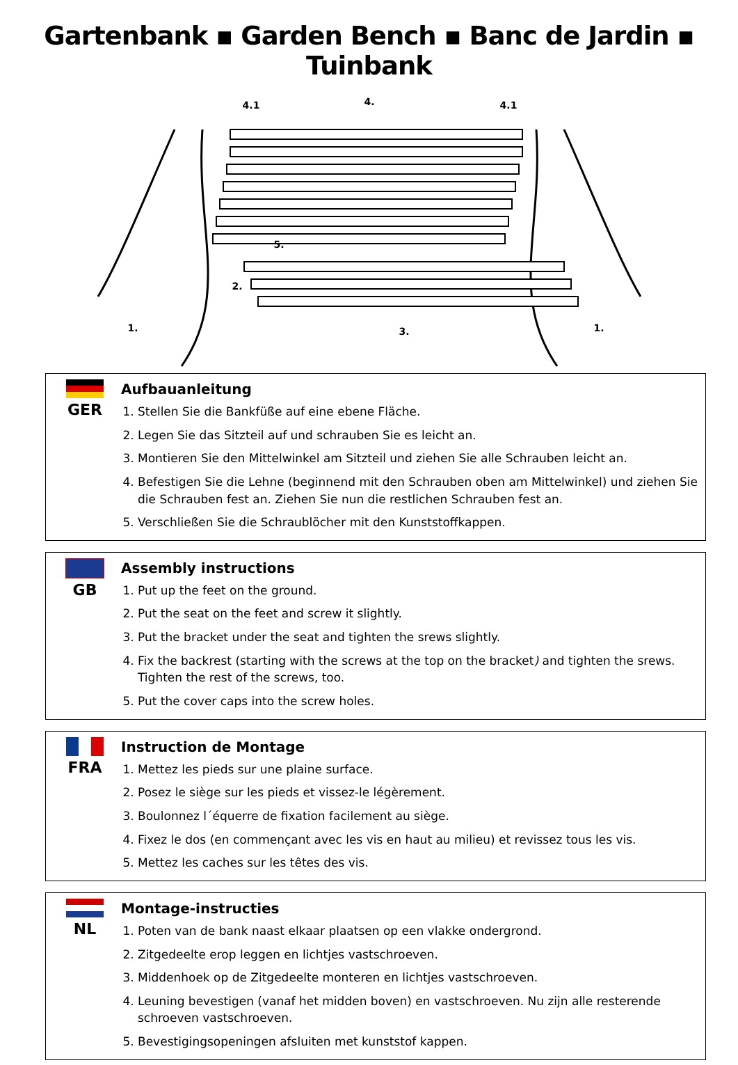Gartenbank ▪ Garden Bench ▪ Banc de Jardin ▪ Tuinbank
4.1
4.
4.1
5.
2.
1.
3.
1.
GER Aufbauanleitung
1. Stellen Sie die Bankfüße auf eine ebene Fläche.
2. Legen Sie das Sitzteil auf und schrauben Sie es leicht an.
3. Montieren Sie den Mittelwinkel am Sitzteil und ziehen Sie alle Schrauben leicht an.
4. Befestigen Sie die Lehne (beginnend mit den Schrauben oben am Mittelwinkel) und ziehen Sie die Schrauben fest an. Ziehen Sie nun die restlichen Schrauben fest an.
5. Verschließen Sie die Schraublöcher mit den Kunststoffkappen.
GB Assembly instructions
1. Put up the feet on the ground.
2. Put the seat on the feet and screw it slightly.
3. Put the bracket under the seat and tighten the srews slightly.
4. Fix the backrest (starting with the screws at the top on the bracket) and tighten the srews. Tighten the rest of the screws, too.
5. Put the cover caps into the screw holes.
FRA Instruction de Montage
1. Mettez les pieds sur une plaine surface.
2. Posez le siège sur les pieds et vissez-le légèrement.
3. Boulonnez l´équerre de fixation facilement au siège.
4. Fixez le dos (en commençant avec les vis en haut au milieu) et revissez tous les vis.
5. Mettez les caches sur les têtes des vis.
NL Montage-instructies
1. Poten van de bank naast elkaar plaatsen op een vlakke ondergrond.
2. Zitgedeelte erop leggen en lichtjes vastschroeven.
3. Middenhoek op de Zitgedeelte monteren en lichtjes vastschroeven.
4. Leuning bevestigen (vanaf het midden boven) en vastschroeven. Nu zijn alle resterende schroeven vastschroeven.
5. Bevestigingsopeningen afsluiten met kunststof kappen.